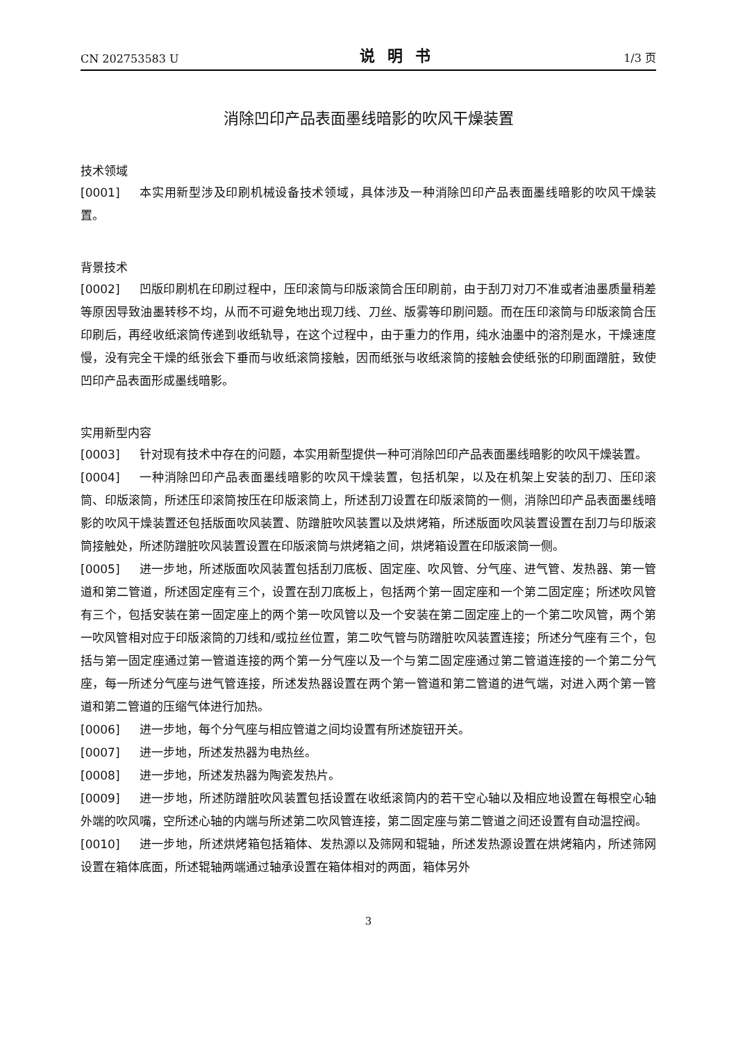CN 202753583 U 说明书 1/3 页
消除凹印产品表面墨线暗影的吹风干燥装置
技术领域
[0001] 本实用新型涉及印刷机械设备技术领域，具体涉及一种消除凹印产品表面墨线暗影的吹风干燥装置。
背景技术
[0002] 凹版印刷机在印刷过程中，压印滚筒与印版滚筒合压印刷前，由于刮刀对刀不准或者油墨质量稍差等原因导致油墨转移不均，从而不可避免地出现刀线、刀丝、版雾等印刷问题。而在压印滚筒与印版滚筒合压印刷后，再经收纸滚筒传递到收纸轨导，在这个过程中，由于重力的作用，纯水油墨中的溶剂是水，干燥速度慢，没有完全干燥的纸张会下垂而与收纸滚筒接触，因而纸张与收纸滚筒的接触会使纸张的印刷面蹭脏，致使凹印产品表面形成墨线暗影。
实用新型内容
[0003] 针对现有技术中存在的问题，本实用新型提供一种可消除凹印产品表面墨线暗影的吹风干燥装置。
[0004] 一种消除凹印产品表面墨线暗影的吹风干燥装置，包括机架，以及在机架上安装的刮刀、压印滚筒、印版滚筒，所述压印滚筒按压在印版滚筒上，所述刮刀设置在印版滚筒的一侧，消除凹印产品表面墨线暗影的吹风干燥装置还包括版面吹风装置、防蹭脏吹风装置以及烘烤箱，所述版面吹风装置设置在刮刀与印版滚筒接触处，所述防蹭脏吹风装置设置在印版滚筒与烘烤箱之间，烘烤箱设置在印版滚筒一侧。
[0005] 进一步地，所述版面吹风装置包括刮刀底板、固定座、吹风管、分气座、进气管、发热器、第一管道和第二管道，所述固定座有三个，设置在刮刀底板上，包括两个第一固定座和一个第二固定座；所述吹风管有三个，包括安装在第一固定座上的两个第一吹风管以及一个安装在第二固定座上的一个第二吹风管，两个第一吹风管相对应于印版滚筒的刀线和/或拉丝位置，第二吹气管与防蹭脏吹风装置连接；所述分气座有三个，包括与第一固定座通过第一管道连接的两个第一分气座以及一个与第二固定座通过第二管道连接的一个第二分气座，每一所述分气座与进气管连接，所述发热器设置在两个第一管道和第二管道的进气端，对进入两个第一管道和第二管道的压缩气体进行加热。
[0006] 进一步地，每个分气座与相应管道之间均设置有所述旋钮开关。
[0007] 进一步地，所述发热器为电热丝。
[0008] 进一步地，所述发热器为陶瓷发热片。
[0009] 进一步地，所述防蹭脏吹风装置包括设置在收纸滚筒内的若干空心轴以及相应地设置在每根空心轴外端的吹风嘴，空所述心轴的内端与所述第二吹风管连接，第二固定座与第二管道之间还设置有自动温控阀。
[0010] 进一步地，所述烘烤箱包括箱体、发热源以及筛网和辊轴，所述发热源设置在烘烤箱内，所述筛网设置在箱体底面，所述辊轴两端通过轴承设置在箱体相对的两面，箱体另外
3